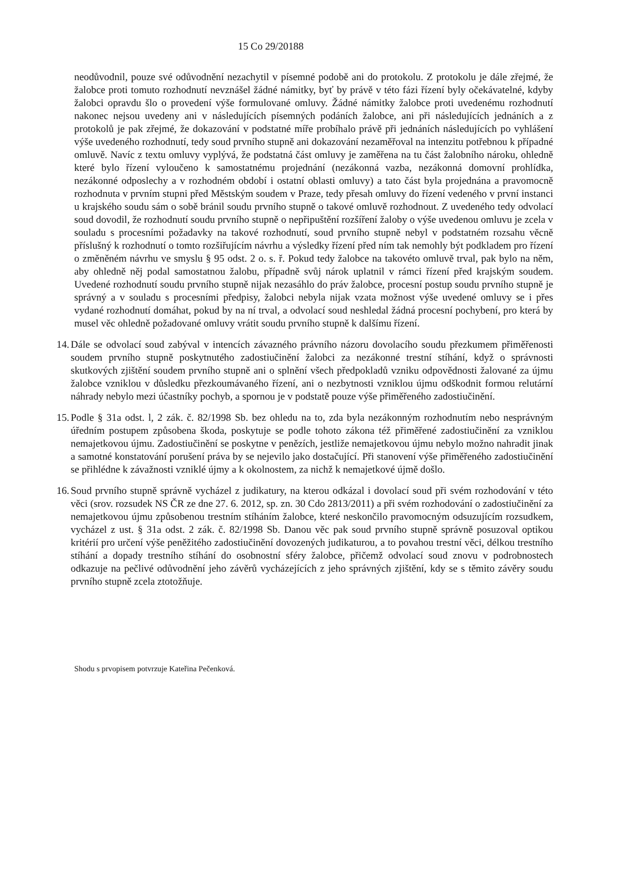15 Co 29/20188
neodůvodnil, pouze své odůvodnění nezachytil v písemné podobě ani do protokolu. Z protokolu je dále zřejmé, že žalobce proti tomuto rozhodnutí nevznášel žádné námitky, byť by právě v této fázi řízení byly očekávatelné, kdyby žalobci opravdu šlo o provedení výše formulované omluvy. Žádné námitky žalobce proti uvedenému rozhodnutí nakonec nejsou uvedeny ani v následujících písemných podáních žalobce, ani při následujících jednáních a z protokolů je pak zřejmé, že dokazování v podstatné míře probíhalo právě při jednáních následujících po vyhlášení výše uvedeného rozhodnutí, tedy soud prvního stupně ani dokazování nezaměřoval na intenzitu potřebnou k případné omluvě. Navíc z textu omluvy vyplývá, že podstatná část omluvy je zaměřena na tu část žalobního nároku, ohledně které bylo řízení vyloučeno k samostatnému projednání (nezákonná vazba, nezákonná domovní prohlídka, nezákonné odposlechy a v rozhodném období i ostatní oblasti omluvy) a tato část byla projednána a pravomocně rozhodnuta v prvním stupni před Městským soudem v Praze, tedy přesah omluvy do řízení vedeného v první instanci u krajského soudu sám o sobě bránil soudu prvního stupně o takové omluvě rozhodnout. Z uvedeného tedy odvolací soud dovodil, že rozhodnutí soudu prvního stupně o nepřipuštění rozšíření žaloby o výše uvedenou omluvu je zcela v souladu s procesními požadavky na takové rozhodnutí, soud prvního stupně nebyl v podstatném rozsahu věcně příslušný k rozhodnutí o tomto rozšiřujícím návrhu a výsledky řízení před ním tak nemohly být podkladem pro řízení o změněném návrhu ve smyslu § 95 odst. 2 o. s. ř. Pokud tedy žalobce na takovéto omluvě trval, pak bylo na něm, aby ohledně něj podal samostatnou žalobu, případně svůj nárok uplatnil v rámci řízení před krajským soudem. Uvedené rozhodnutí soudu prvního stupně nijak nezasáhlo do práv žalobce, procesní postup soudu prvního stupně je správný a v souladu s procesními předpisy, žalobci nebyla nijak vzata možnost výše uvedené omluvy se i přes vydané rozhodnutí domáhat, pokud by na ní trval, a odvolací soud neshledal žádná procesní pochybení, pro která by musel věc ohledně požadované omluvy vrátit soudu prvního stupně k dalšímu řízení.
14.
Dále se odvolací soud zabýval v intencích závazného právního názoru dovolacího soudu přezkumem přiměřenosti soudem prvního stupně poskytnutého zadostiučinění žalobci za nezákonné trestní stíhání, když o správnosti skutkových zjištění soudem prvního stupně ani o splnění všech předpokladů vzniku odpovědnosti žalované za újmu žalobce vzniklou v důsledku přezkoumávaného řízení, ani o nezbytnosti vzniklou újmu odškodnit formou relutární náhrady nebylo mezi účastníky pochyb, a spornou je v podstatě pouze výše přiměřeného zadostiučinění.
15.
Podle § 31a odst. l, 2 zák. č. 82/1998 Sb. bez ohledu na to, zda byla nezákonným rozhodnutím nebo nesprávným úředním postupem způsobena škoda, poskytuje se podle tohoto zákona též přiměřené zadostiučinění za vzniklou nemajetkovou újmu. Zadostiučinění se poskytne v penězích, jestliže nemajetkovou újmu nebylo možno nahradit jinak a samotné konstatování porušení práva by se nejevilo jako dostačující. Při stanovení výše přiměřeného zadostiučinění se přihlédne k závažnosti vzniklé újmy a k okolnostem, za nichž k nemajetkové újmě došlo.
16.
Soud prvního stupně správně vycházel z judikatury, na kterou odkázal i dovolací soud při svém rozhodování v této věci (srov. rozsudek NS ČR ze dne 27. 6. 2012, sp. zn. 30 Cdo 2813/2011) a při svém rozhodování o zadostiučinění za nemajetkovou újmu způsobenou trestním stíháním žalobce, které neskončilo pravomocným odsuzujícím rozsudkem, vycházel z ust. § 31a odst. 2 zák. č. 82/1998 Sb. Danou věc pak soud prvního stupně správně posuzoval optikou kritérií pro určení výše peněžitého zadostiučinění dovozených judikaturou, a to povahou trestní věci, délkou trestního stíhání a dopady trestního stíhání do osobnostní sféry žalobce, přičemž odvolací soud znovu v podrobnostech odkazuje na pečlivé odůvodnění jeho závěrů vycházejících z jeho správných zjištění, kdy se s těmito závěry soudu prvního stupně zcela ztotožňuje.
Shodu s prvopisem potvrzuje Kateřina Pečenková.